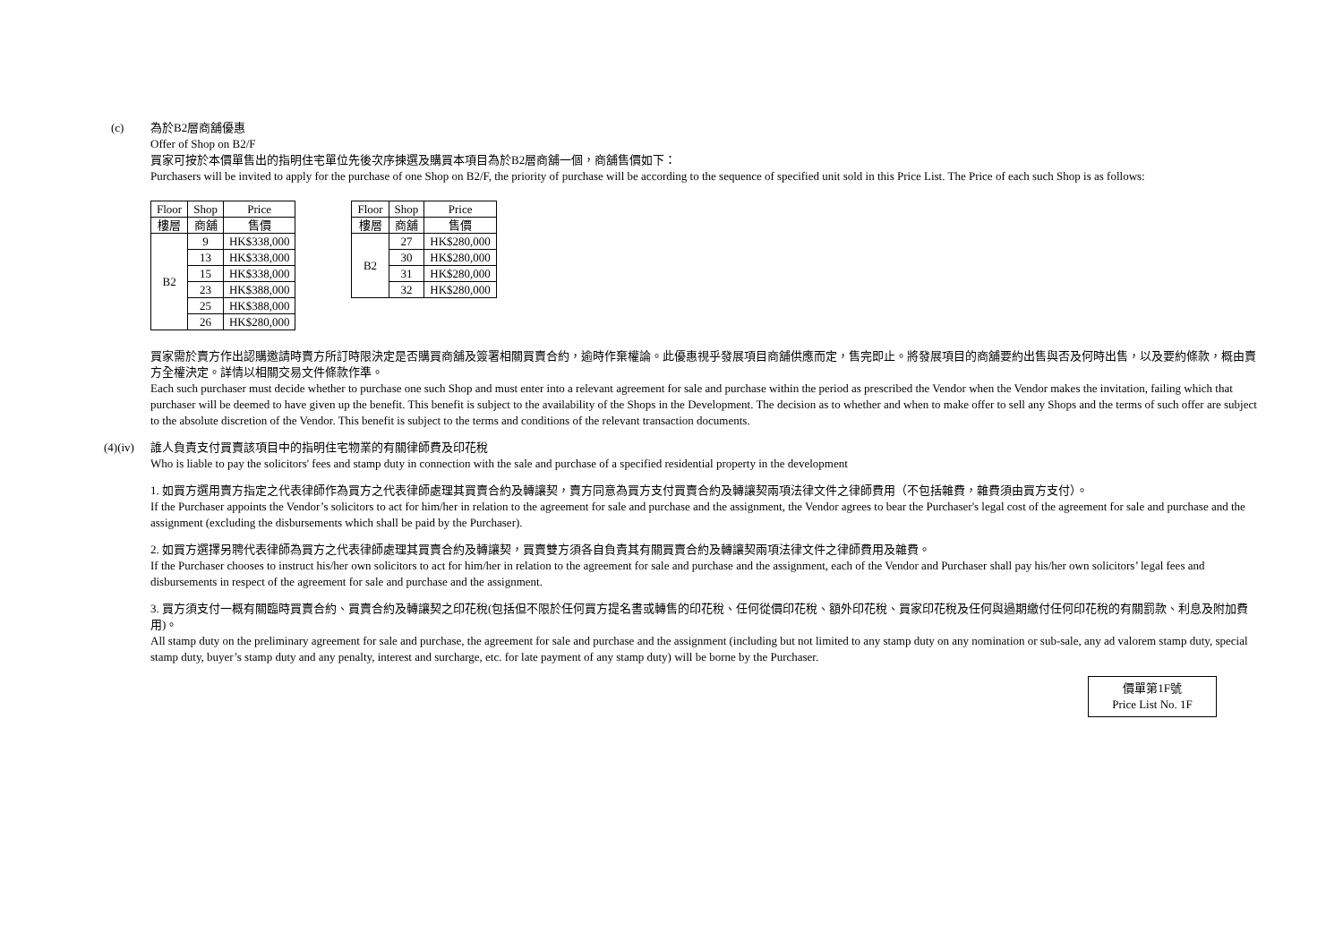(c) 為於B2層商舖優惠
Offer of Shop on B2/F
買家可按於本價單售出的指明住宅單位先後次序揀選及購買本項目為於B2層商舖一個，商舖售價如下：
Purchasers will be invited to apply for the purchase of one Shop on B2/F, the priority of purchase will be according to the sequence of specified unit sold in this Price List. The Price of each such Shop is as follows:
| Floor | Shop | Price |
| --- | --- | --- |
| 樓層 | 商舖 | 售價 |
| B2 | 9 | HK$338,000 |
| | 13 | HK$338,000 |
| | 15 | HK$338,000 |
| | 23 | HK$388,000 |
| | 25 | HK$388,000 |
| | 26 | HK$280,000 |
| Floor | Shop | Price |
| --- | --- | --- |
| 樓層 | 商舖 | 售價 |
| B2 | 27 | HK$280,000 |
| | 30 | HK$280,000 |
| | 31 | HK$280,000 |
| | 32 | HK$280,000 |
買家需於賣方作出認購邀請時賣方所訂時限決定是否購買商舖及簽署相關買賣合約，逾時作棄權論。此優惠視乎發展項目商舖供應而定，售完即止。將發展項目的商舖要約出售與否及何時出售，以及要約條款，概由賣方全權決定。詳情以相關交易文件條款作準。
Each such purchaser must decide whether to purchase one such Shop and must enter into a relevant agreement for sale and purchase within the period as prescribed the Vendor when the Vendor makes the invitation, failing which that purchaser will be deemed to have given up the benefit. This benefit is subject to the availability of the Shops in the Development. The decision as to whether and when to make offer to sell any Shops and the terms of such offer are subject to the absolute discretion of the Vendor. This benefit is subject to the terms and conditions of the relevant transaction documents.
(4)(iv)
誰人負責支付買賣該項目中的指明住宅物業的有關律師費及印花稅
Who is liable to pay the solicitors' fees and stamp duty in connection with the sale and purchase of a specified residential property in the development
1. 如買方選用賣方指定之代表律師作為買方之代表律師處理其買賣合約及轉讓契，賣方同意為買方支付買賣合約及轉讓契兩項法律文件之律師費用（不包括雜費，雜費須由買方支付）。
If the Purchaser appoints the Vendor’s solicitors to act for him/her in relation to the agreement for sale and purchase and the assignment, the Vendor agrees to bear the Purchaser's legal cost of the agreement for sale and purchase and the assignment (excluding the disbursements which shall be paid by the Purchaser).
2. 如買方選擇另聘代表律師為買方之代表律師處理其買賣合約及轉讓契，買賣雙方須各自負責其有關買賣合約及轉讓契兩項法律文件之律師費用及雜費。
If the Purchaser chooses to instruct his/her own solicitors to act for him/her in relation to the agreement for sale and purchase and the assignment, each of the Vendor and Purchaser shall pay his/her own solicitors’ legal fees and disbursements in respect of the agreement for sale and purchase and the assignment.
3. 買方須支付一概有關臨時買賣合約、買賣合約及轉讓契之印花稅(包括但不限於任何買方提名書或轉售的印花稅、任何從價印花稅、額外印花稅、買家印花稅及任何與過期繳付任何印花稅的有關罰款、利息及附加費用)。
All stamp duty on the preliminary agreement for sale and purchase, the agreement for sale and purchase and the assignment (including but not limited to any stamp duty on any nomination or sub-sale, any ad valorem stamp duty, special stamp duty, buyer’s stamp duty and any penalty, interest and surcharge, etc. for late payment of any stamp duty) will be borne by the Purchaser.
價單第1F號
Price List No. 1F